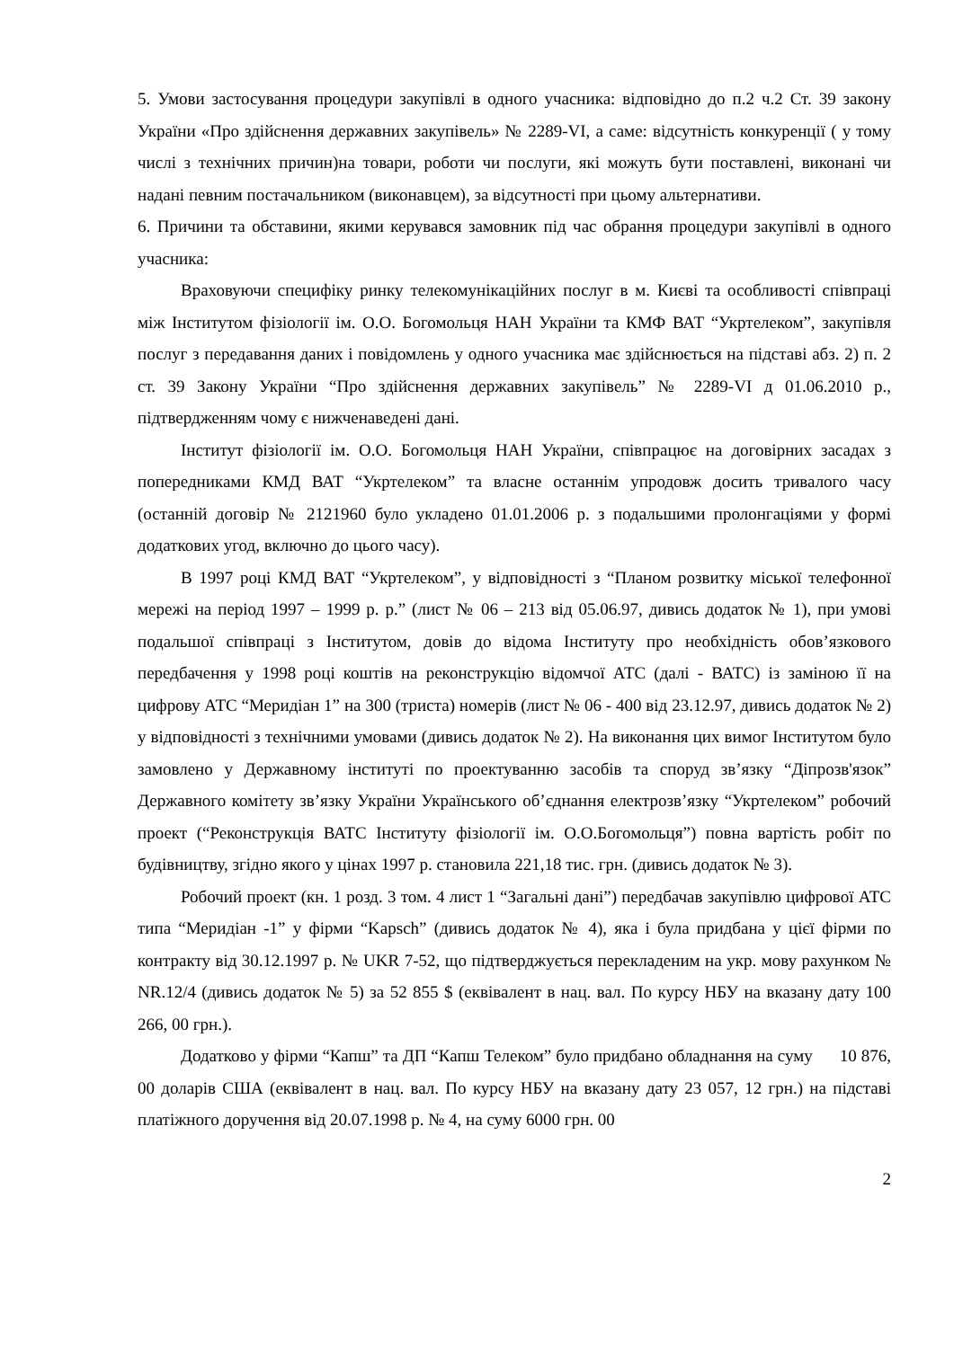5. Умови застосування процедури закупівлі в одного учасника: відповідно до п.2 ч.2 Ст. 39 закону України «Про здійснення державних закупівель» № 2289-VI, а саме: відсутність конкуренції ( у тому числі з технічних причин)на товари, роботи чи послуги, які можуть бути поставлені, виконані чи надані певним постачальником (виконавцем), за відсутності при цьому альтернативи.
6. Причини та обставини, якими керувався замовник під час обрання процедури закупівлі в одного учасника:
Враховуючи специфіку ринку телекомунікаційних послуг в м. Києві та особливості співпраці між Інститутом фізіології ім. О.О. Богомольця НАН України та КМФ ВАТ “Укртелеком”, закупівля послуг з передавання даних і повідомлень у одного учасника має здійснюється на підставі абз. 2) п. 2 ст. 39 Закону України “Про здійснення державних закупівель” № 2289-VI д 01.06.2010 р., підтвердженням чому є нижченаведені дані.
Інститут фізіології ім. О.О. Богомольця НАН України, співпрацює на договірних засадах з попередниками КМД ВАТ “Укртелеком” та власне останнім упродовж досить тривалого часу (останній договір № 2121960 було укладено 01.01.2006 р. з подальшими пролонгаціями у формі додаткових угод, включно до цього часу).
В 1997 році КМД ВАТ “Укртелеком”, у відповідності з “Планом розвитку міської телефонної мережі на період 1997 – 1999 р. р.” (лист № 06 – 213 від 05.06.97, дивись додаток № 1), при умові подальшої співпраці з Інститутом, довів до відома Інституту про необхідність обов’язкового передбачення у 1998 році коштів на реконструкцію відомчої АТС (далі - ВАТС) із заміною її на цифрову АТС “Меридіан 1” на 300 (триста) номерів (лист № 06 - 400 від 23.12.97, дивись додаток № 2) у відповідності з технічними умовами (дивись додаток № 2). На виконання цих вимог Інститутом було замовлено у Державному інституті по проектуванню засобів та споруд зв’язку “Діпрозв'язок” Державного комітету зв’язку України Українського об’єднання електрозв’язку “Укртелеком” робочий проект (“Реконструкція ВАТС Інституту фізіології ім. О.О.Богомольця”) повна вартість робіт по будівництву, згідно якого у цінах 1997 р. становила 221,18 тис. грн. (дивись додаток № 3).
Робочий проект (кн. 1 розд. 3 том. 4 лист 1 “Загальні дані”) передбачав закупівлю цифрової АТС типа “Меридіан -1” у фірми “Kapsch” (дивись додаток № 4), яка і була придбана у цієї фірми по контракту від 30.12.1997 р. № UKR 7-52, що підтверджується перекладеним на укр. мову рахунком № NR.12/4 (дивись додаток № 5) за 52 855 $ (еквівалент в нац. вал. По курсу НБУ на вказану дату 100 266, 00 грн.).
Додатково у фірми “Капш” та ДП “Капш Телеком” було придбано обладнання на суму 10 876, 00 доларів США (еквівалент в нац. вал. По курсу НБУ на вказану дату 23 057, 12 грн.) на підставі платіжного доручення від 20.07.1998 р. № 4, на суму 6000 грн. 00
2